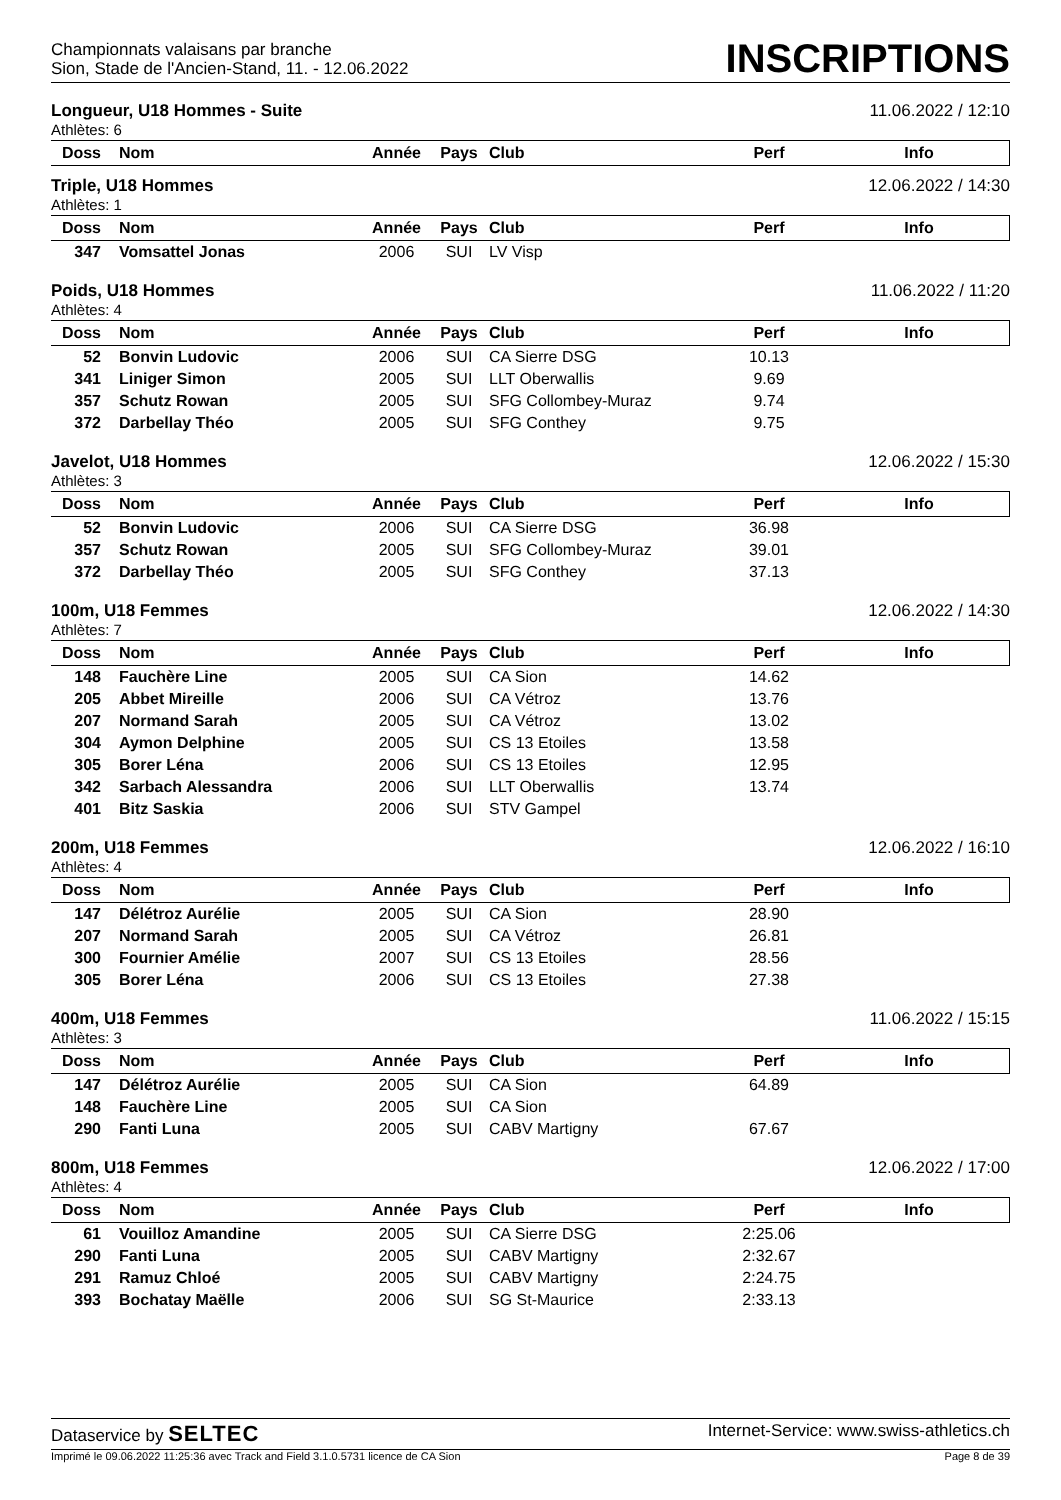Championnats valaisans par branche
Sion, Stade de l'Ancien-Stand, 11. - 12.06.2022
INSCRIPTIONS
Longueur, U18 Hommes - Suite 11.06.2022 / 12:10
Athlètes: 6
| Doss | Nom | Année | Pays | Club | Perf | Info |
| --- | --- | --- | --- | --- | --- | --- |
Triple, U18 Hommes 12.06.2022 / 14:30
Athlètes: 1
| Doss | Nom | Année | Pays | Club | Perf | Info |
| --- | --- | --- | --- | --- | --- | --- |
| 347 | Vomsattel Jonas | 2006 | SUI | LV Visp | | |
Poids, U18 Hommes 11.06.2022 / 11:20
Athlètes: 4
| Doss | Nom | Année | Pays | Club | Perf | Info |
| --- | --- | --- | --- | --- | --- | --- |
| 52 | Bonvin Ludovic | 2006 | SUI | CA Sierre DSG | 10.13 | |
| 341 | Liniger Simon | 2005 | SUI | LLT Oberwallis | 9.69 | |
| 357 | Schutz Rowan | 2005 | SUI | SFG Collombey-Muraz | 9.74 | |
| 372 | Darbellay Théo | 2005 | SUI | SFG Conthey | 9.75 | |
Javelot, U18 Hommes 12.06.2022 / 15:30
Athlètes: 3
| Doss | Nom | Année | Pays | Club | Perf | Info |
| --- | --- | --- | --- | --- | --- | --- |
| 52 | Bonvin Ludovic | 2006 | SUI | CA Sierre DSG | 36.98 | |
| 357 | Schutz Rowan | 2005 | SUI | SFG Collombey-Muraz | 39.01 | |
| 372 | Darbellay Théo | 2005 | SUI | SFG Conthey | 37.13 | |
100m, U18 Femmes 12.06.2022 / 14:30
Athlètes: 7
| Doss | Nom | Année | Pays | Club | Perf | Info |
| --- | --- | --- | --- | --- | --- | --- |
| 148 | Fauchère Line | 2005 | SUI | CA Sion | 14.62 | |
| 205 | Abbet Mireille | 2006 | SUI | CA Vétroz | 13.76 | |
| 207 | Normand Sarah | 2005 | SUI | CA Vétroz | 13.02 | |
| 304 | Aymon Delphine | 2005 | SUI | CS 13 Etoiles | 13.58 | |
| 305 | Borer Léna | 2006 | SUI | CS 13 Etoiles | 12.95 | |
| 342 | Sarbach Alessandra | 2006 | SUI | LLT Oberwallis | 13.74 | |
| 401 | Bitz Saskia | 2006 | SUI | STV Gampel | | |
200m, U18 Femmes 12.06.2022 / 16:10
Athlètes: 4
| Doss | Nom | Année | Pays | Club | Perf | Info |
| --- | --- | --- | --- | --- | --- | --- |
| 147 | Délétroz Aurélie | 2005 | SUI | CA Sion | 28.90 | |
| 207 | Normand Sarah | 2005 | SUI | CA Vétroz | 26.81 | |
| 300 | Fournier Amélie | 2007 | SUI | CS 13 Etoiles | 28.56 | |
| 305 | Borer Léna | 2006 | SUI | CS 13 Etoiles | 27.38 | |
400m, U18 Femmes 11.06.2022 / 15:15
Athlètes: 3
| Doss | Nom | Année | Pays | Club | Perf | Info |
| --- | --- | --- | --- | --- | --- | --- |
| 147 | Délétroz Aurélie | 2005 | SUI | CA Sion | 64.89 | |
| 148 | Fauchère Line | 2005 | SUI | CA Sion | | |
| 290 | Fanti Luna | 2005 | SUI | CABV Martigny | 67.67 | |
800m, U18 Femmes 12.06.2022 / 17:00
Athlètes: 4
| Doss | Nom | Année | Pays | Club | Perf | Info |
| --- | --- | --- | --- | --- | --- | --- |
| 61 | Vouilloz Amandine | 2005 | SUI | CA Sierre DSG | 2:25.06 | |
| 290 | Fanti Luna | 2005 | SUI | CABV Martigny | 2:32.67 | |
| 291 | Ramuz Chloé | 2005 | SUI | CABV Martigny | 2:24.75 | |
| 393 | Bochatay Maëlle | 2006 | SUI | SG St-Maurice | 2:33.13 | |
Dataservice by SELTEC Internet-Service: www.swiss-athletics.ch
Imprimé le 09.06.2022 11:25:36 avec Track and Field 3.1.0.5731 licence de CA Sion Page 8 de 39